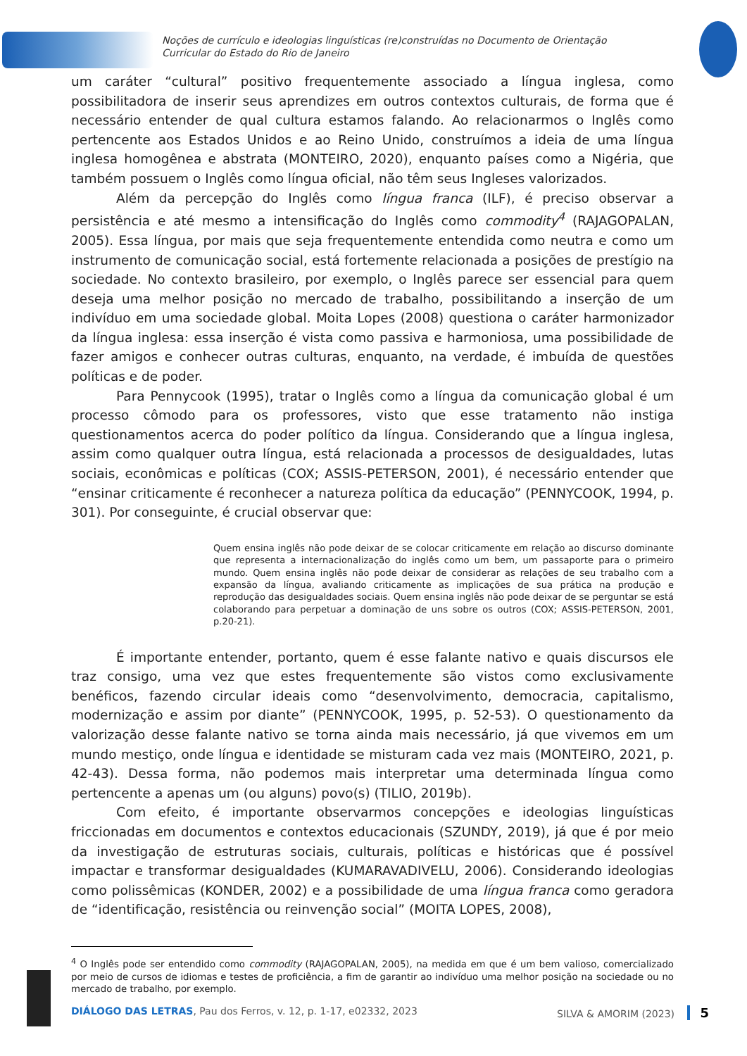Noções de currículo e ideologias linguísticas (re)construídas no Documento de Orientação
Curricular do Estado do Rio de Janeiro
um caráter “cultural” positivo frequentemente associado a língua inglesa, como possibilitadora de inserir seus aprendizes em outros contextos culturais, de forma que é necessário entender de qual cultura estamos falando. Ao relacionarmos o Inglês como pertencente aos Estados Unidos e ao Reino Unido, construímos a ideia de uma língua inglesa homogênea e abstrata (MONTEIRO, 2020), enquanto países como a Nigéria, que também possuem o Inglês como língua oficial, não têm seus Ingleses valorizados.
Além da percepção do Inglês como língua franca (ILF), é preciso observar a persistência e até mesmo a intensificação do Inglês como commodity<sup>4</sup> (RAJAGOPALAN, 2005). Essa língua, por mais que seja frequentemente entendida como neutra e como um instrumento de comunicação social, está fortemente relacionada a posições de prestígio na sociedade. No contexto brasileiro, por exemplo, o Inglês parece ser essencial para quem deseja uma melhor posição no mercado de trabalho, possibilitando a inserção de um indivíduo em uma sociedade global. Moita Lopes (2008) questiona o caráter harmonizador da língua inglesa: essa inserção é vista como passiva e harmoniosa, uma possibilidade de fazer amigos e conhecer outras culturas, enquanto, na verdade, é imbuída de questões políticas e de poder.
Para Pennycook (1995), tratar o Inglês como a língua da comunicação global é um processo cômodo para os professores, visto que esse tratamento não instiga questionamentos acerca do poder político da língua. Considerando que a língua inglesa, assim como qualquer outra língua, está relacionada a processos de desigualdades, lutas sociais, econômicas e políticas (COX; ASSIS-PETERSON, 2001), é necessário entender que “ensinar criticamente é reconhecer a natureza política da educação” (PENNYCOOK, 1994, p. 301). Por conseguinte, é crucial observar que:
Quem ensina inglês não pode deixar de se colocar criticamente em relação ao discurso dominante que representa a internacionalização do inglês como um bem, um passaporte para o primeiro mundo. Quem ensina inglês não pode deixar de considerar as relações de seu trabalho com a expansão da língua, avaliando criticamente as implicações de sua prática na produção e reprodução das desigualdades sociais. Quem ensina inglês não pode deixar de se perguntar se está colaborando para perpetuar a dominação de uns sobre os outros (COX; ASSIS-PETERSON, 2001, p.20-21).
É importante entender, portanto, quem é esse falante nativo e quais discursos ele traz consigo, uma vez que estes frequentemente são vistos como exclusivamente benéficos, fazendo circular ideais como “desenvolvimento, democracia, capitalismo, modernização e assim por diante” (PENNYCOOK, 1995, p. 52-53). O questionamento da valorização desse falante nativo se torna ainda mais necessário, já que vivemos em um mundo mestiço, onde língua e identidade se misturam cada vez mais (MONTEIRO, 2021, p. 42-43). Dessa forma, não podemos mais interpretar uma determinada língua como pertencente a apenas um (ou alguns) povo(s) (TILIO, 2019b).
Com efeito, é importante observarmos concepções e ideologias linguísticas friccionadas em documentos e contextos educacionais (SZUNDY, 2019), já que é por meio da investigação de estruturas sociais, culturais, políticas e históricas que é possível impactar e transformar desigualdades (KUMARAVADIVELU, 2006). Considerando ideologias como polissêmicas (KONDER, 2002) e a possibilidade de uma língua franca como geradora de “identificação, resistência ou reinvenção social” (MOITA LOPES, 2008),
<sup>4</sup> O Inglês pode ser entendido como commodity (RAJAGOPALAN, 2005), na medida em que é um bem valioso, comercializado por meio de cursos de idiomas e testes de proficiência, a fim de garantir ao indivíduo uma melhor posição na sociedade ou no mercado de trabalho, por exemplo.
DIÁLOGO DAS LETRAS, Pau dos Ferros, v. 12, p. 1-17, e02332, 2023 SILVA & AMORIM (2023) 5